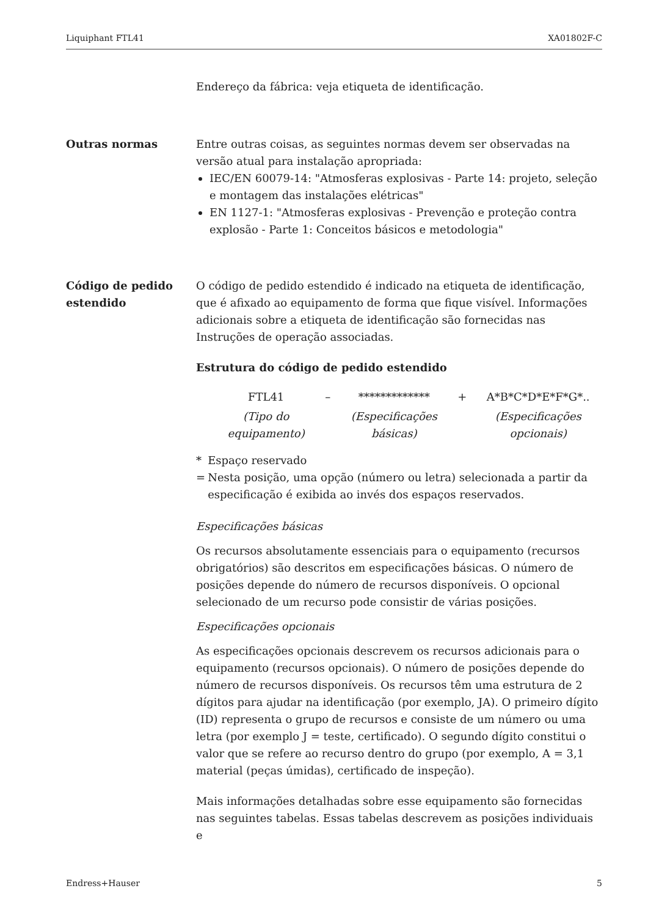Liquiphant FTL41 XA01802F-C
Endereço da fábrica: veja etiqueta de identificação.
Outras normas Entre outras coisas, as seguintes normas devem ser observadas na versão atual para instalação apropriada:
IEC/EN 60079-14: "Atmosferas explosivas - Parte 14: projeto, seleção e montagem das instalações elétricas"
EN 1127-1: "Atmosferas explosivas - Prevenção e proteção contra explosão - Parte 1: Conceitos básicos e metodologia"
Código de pedido estendido
O código de pedido estendido é indicado na etiqueta de identificação, que é afixado ao equipamento de forma que fique visível. Informações adicionais sobre a etiqueta de identificação são fornecidas nas Instruções de operação associadas.
Estrutura do código de pedido estendido
| FTL41 | – | ************* | + | A*B*C*D*E*F*G*.. |
| (Tipo do equipamento) | | (Especificações básicas) | | (Especificações opcionais) |
* = Espaço reservado
Nesta posição, uma opção (número ou letra) selecionada a partir da especificação é exibida ao invés dos espaços reservados.
Especificações básicas
Os recursos absolutamente essenciais para o equipamento (recursos obrigatórios) são descritos em especificações básicas. O número de posições depende do número de recursos disponíveis. O opcional selecionado de um recurso pode consistir de várias posições.
Especificações opcionais
As especificações opcionais descrevem os recursos adicionais para o equipamento (recursos opcionais). O número de posições depende do número de recursos disponíveis. Os recursos têm uma estrutura de 2 dígitos para ajudar na identificação (por exemplo, JA). O primeiro dígito (ID) representa o grupo de recursos e consiste de um número ou uma letra (por exemplo J = teste, certificado). O segundo dígito constitui o valor que se refere ao recurso dentro do grupo (por exemplo, A = 3,1 material (peças úmidas), certificado de inspeção).
Mais informações detalhadas sobre esse equipamento são fornecidas nas seguintes tabelas. Essas tabelas descrevem as posições individuais e
Endress+Hauser 5